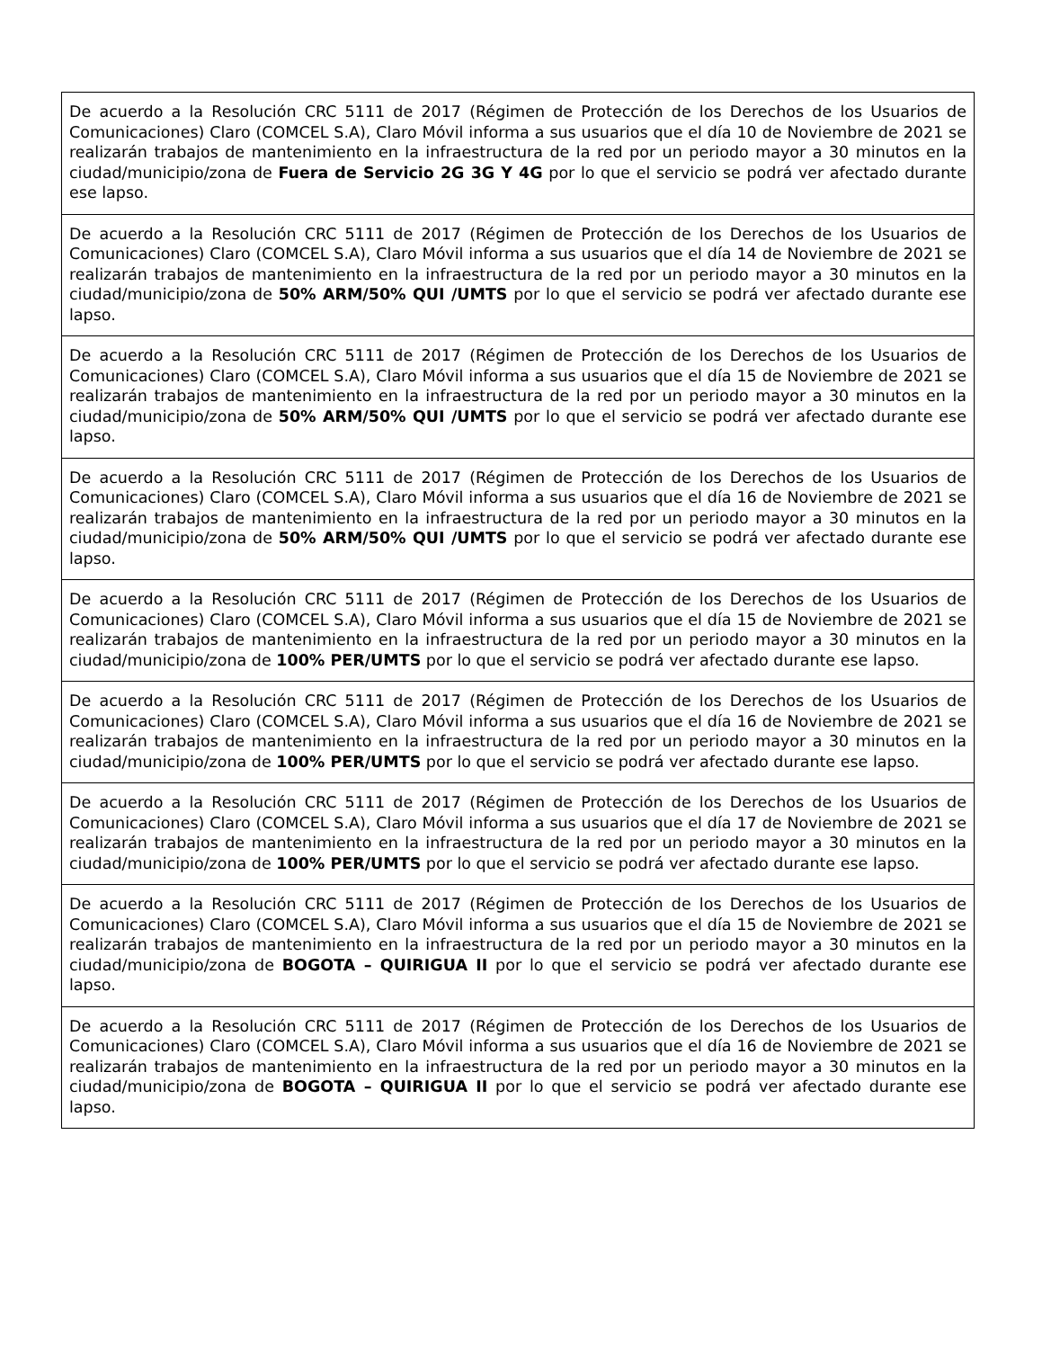| De acuerdo a la Resolución CRC 5111 de 2017 (Régimen de Protección de los Derechos de los Usuarios de Comunicaciones) Claro (COMCEL S.A), Claro Móvil informa a sus usuarios que el día 10 de Noviembre de 2021 se realizarán trabajos de mantenimiento en la infraestructura de la red por un periodo mayor a 30 minutos en la ciudad/municipio/zona de Fuera de Servicio 2G 3G Y 4G por lo que el servicio se podrá ver afectado durante ese lapso. |
| De acuerdo a la Resolución CRC 5111 de 2017 (Régimen de Protección de los Derechos de los Usuarios de Comunicaciones) Claro (COMCEL S.A), Claro Móvil informa a sus usuarios que el día 14 de Noviembre de 2021 se realizarán trabajos de mantenimiento en la infraestructura de la red por un periodo mayor a 30 minutos en la ciudad/municipio/zona de 50% ARM/50% QUI /UMTS por lo que el servicio se podrá ver afectado durante ese lapso. |
| De acuerdo a la Resolución CRC 5111 de 2017 (Régimen de Protección de los Derechos de los Usuarios de Comunicaciones) Claro (COMCEL S.A), Claro Móvil informa a sus usuarios que el día 15 de Noviembre de 2021 se realizarán trabajos de mantenimiento en la infraestructura de la red por un periodo mayor a 30 minutos en la ciudad/municipio/zona de 50% ARM/50% QUI /UMTS por lo que el servicio se podrá ver afectado durante ese lapso. |
| De acuerdo a la Resolución CRC 5111 de 2017 (Régimen de Protección de los Derechos de los Usuarios de Comunicaciones) Claro (COMCEL S.A), Claro Móvil informa a sus usuarios que el día 16 de Noviembre de 2021 se realizarán trabajos de mantenimiento en la infraestructura de la red por un periodo mayor a 30 minutos en la ciudad/municipio/zona de 50% ARM/50% QUI /UMTS por lo que el servicio se podrá ver afectado durante ese lapso. |
| De acuerdo a la Resolución CRC 5111 de 2017 (Régimen de Protección de los Derechos de los Usuarios de Comunicaciones) Claro (COMCEL S.A), Claro Móvil informa a sus usuarios que el día 15 de Noviembre de 2021 se realizarán trabajos de mantenimiento en la infraestructura de la red por un periodo mayor a 30 minutos en la ciudad/municipio/zona de 100% PER/UMTS por lo que el servicio se podrá ver afectado durante ese lapso. |
| De acuerdo a la Resolución CRC 5111 de 2017 (Régimen de Protección de los Derechos de los Usuarios de Comunicaciones) Claro (COMCEL S.A), Claro Móvil informa a sus usuarios que el día 16 de Noviembre de 2021 se realizarán trabajos de mantenimiento en la infraestructura de la red por un periodo mayor a 30 minutos en la ciudad/municipio/zona de 100% PER/UMTS por lo que el servicio se podrá ver afectado durante ese lapso. |
| De acuerdo a la Resolución CRC 5111 de 2017 (Régimen de Protección de los Derechos de los Usuarios de Comunicaciones) Claro (COMCEL S.A), Claro Móvil informa a sus usuarios que el día 17 de Noviembre de 2021 se realizarán trabajos de mantenimiento en la infraestructura de la red por un periodo mayor a 30 minutos en la ciudad/municipio/zona de 100% PER/UMTS por lo que el servicio se podrá ver afectado durante ese lapso. |
| De acuerdo a la Resolución CRC 5111 de 2017 (Régimen de Protección de los Derechos de los Usuarios de Comunicaciones) Claro (COMCEL S.A), Claro Móvil informa a sus usuarios que el día 15 de Noviembre de 2021 se realizarán trabajos de mantenimiento en la infraestructura de la red por un periodo mayor a 30 minutos en la ciudad/municipio/zona de BOGOTA – QUIRIGUA II por lo que el servicio se podrá ver afectado durante ese lapso. |
| De acuerdo a la Resolución CRC 5111 de 2017 (Régimen de Protección de los Derechos de los Usuarios de Comunicaciones) Claro (COMCEL S.A), Claro Móvil informa a sus usuarios que el día 16 de Noviembre de 2021 se realizarán trabajos de mantenimiento en la infraestructura de la red por un periodo mayor a 30 minutos en la ciudad/municipio/zona de BOGOTA – QUIRIGUA II por lo que el servicio se podrá ver afectado durante ese lapso. |